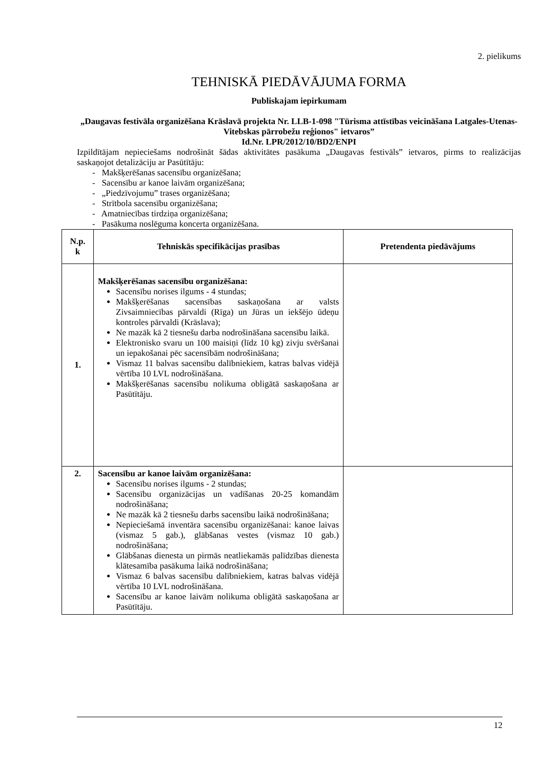2. pielikums
TEHNISKĀ PIEDĀVĀJUMA FORMA
Publiskajam iepirkumam
„Daugavas festivāla organizēšana Krāslavā projekta Nr. LLB-1-098 "Tūrisma attīstības veicināšana Latgales-Utenas-Vitebskas pārrobežu reģionos" ietvaros”
Id.Nr. LPR/2012/10/BD2/ENPI
Izpildītājam nepieciešams nodrošināt šādas aktivitātes pasākuma „Daugavas festivāls” ietvaros, pirms to realizācijas saskaņojot detalizāciju ar Pasūtītāju:
- Makšķerēšanas sacensību organizēšana;
- Sacensību ar kanoe laivām organizēšana;
- „Piedzīvojumu” trases organizēšana;
- Strītbola sacensību organizēšana;
- Amatniecības tirdziņa organizēšana;
- Pasākuma noslēguma koncerta organizēšana.
| N.p. k | Tehniskās specifikācijas prasības | Pretendenta piedāvājums |
| --- | --- | --- |
| 1. | Makšķerēšanas sacensību organizēšana: Sacensību norises ilgums - 4 stundas; Makšķerēšanas sacensības saskaņošana ar valsts Zivsaimniecības pārvaldi (Rīga) un Jūras un iekšējo ūdeņu kontroles pārvaldi (Krāslava); Ne mazāk kā 2 tiesnešu darba nodrošināšana sacensību laikā. Elektronisko svaru un 100 maisiņi (līdz 10 kg) zivju svēršanai un iepakošanai pēc sacensībām nodrošināšana; Vismaz 11 balvas sacensību dalībniekiem, katras balvas vidējā vērtība 10 LVL nodrošināšana. Makšķerēšanas sacensību nolikuma obligātā saskaņošana ar Pasūtītāju. | |
| 2. | Sacensību ar kanoe laivām organizēšana: Sacensību norises ilgums - 2 stundas; Sacensību organizācijas un vadīšanas 20-25 komandām nodrošināšana; Ne mazāk kā 2 tiesnešu darbs sacensību laikā nodrošināšana; Nepieciešamā inventāra sacensību organizēšanai: kanoe laivas (vismaz 5 gab.), glābšanas vestes (vismaz 10 gab.) nodrošināšana; Glābšanas dienesta un pirmās neatliekamās palīdzības dienesta klātesamība pasākuma laikā nodrošināšana; Vismaz 6 balvas sacensību dalībniekiem, katras balvas vidējā vērtība 10 LVL nodrošināšana. Sacensību ar kanoe laivām nolikuma obligātā saskaņošana ar Pasūtītāju. | |
12